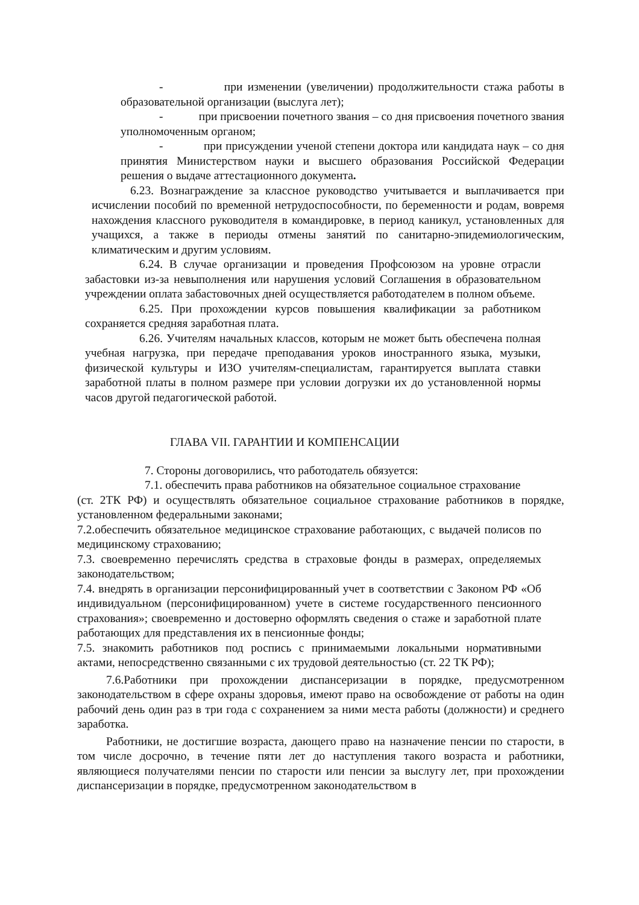- при изменении (увеличении) продолжительности стажа работы в образовательной организации (выслуга лет);
- при присвоении почетного звания – со дня присвоения почетного звания уполномоченным органом;
- при присуждении ученой степени доктора или кандидата наук – со дня принятия Министерством науки и высшего образования Российской Федерации решения о выдаче аттестационного документа.
6.23. Вознаграждение за классное руководство учитывается и выплачивается при исчислении пособий по временной нетрудоспособности, по беременности и родам, вовремя нахождения классного руководителя в командировке, в период каникул, установленных для учащихся, а также в периоды отмены занятий по санитарно-эпидемиологическим, климатическим и другим условиям.
6.24. В случае организации и проведения Профсоюзом на уровне отрасли забастовки из-за невыполнения или нарушения условий Соглашения в образовательном учреждении оплата забастовочных дней осуществляется работодателем в полном объеме.
6.25. При прохождении курсов повышения квалификации за работником сохраняется средняя заработная плата.
6.26. Учителям начальных классов, которым не может быть обеспечена полная учебная нагрузка, при передаче преподавания уроков иностранного языка, музыки, физической культуры и ИЗО учителям-специалистам, гарантируется выплата ставки заработной платы в полном размере при условии догрузки их до установленной нормы часов другой педагогической работой.
ГЛАВА VII. ГАРАНТИИ И КОМПЕНСАЦИИ
7. Стороны договорились, что работодатель обязуется:
7.1. обеспечить права работников на обязательное социальное страхование
(ст. 2ТК РФ) и осуществлять обязательное социальное страхование работников в порядке, установленном федеральными законами;
7.2.обеспечить обязательное медицинское страхование работающих, с выдачей полисов по медицинскому страхованию;
7.3. своевременно перечислять средства в страховые фонды в размерах, определяемых законодательством;
7.4. внедрять в организации персонифицированный учет в соответствии с Законом РФ «Об индивидуальном (персонифицированном) учете в системе государственного пенсионного страхования»; своевременно и достоверно оформлять сведения о стаже и заработной плате работающих для представления их в пенсионные фонды;
7.5. знакомить работников под роспись с принимаемыми локальными нормативными актами, непосредственно связанными с их трудовой деятельностью (ст. 22 ТК РФ);
7.6.Работники при прохождении диспансеризации в порядке, предусмотренном законодательством в сфере охраны здоровья, имеют право на освобождение от работы на один рабочий день один раз в три года с сохранением за ними места работы (должности) и среднего заработка.
Работники, не достигшие возраста, дающего право на назначение пенсии по старости, в том числе досрочно, в течение пяти лет до наступления такого возраста и работники, являющиеся получателями пенсии по старости или пенсии за выслугу лет, при прохождении диспансеризации в порядке, предусмотренном законодательством в